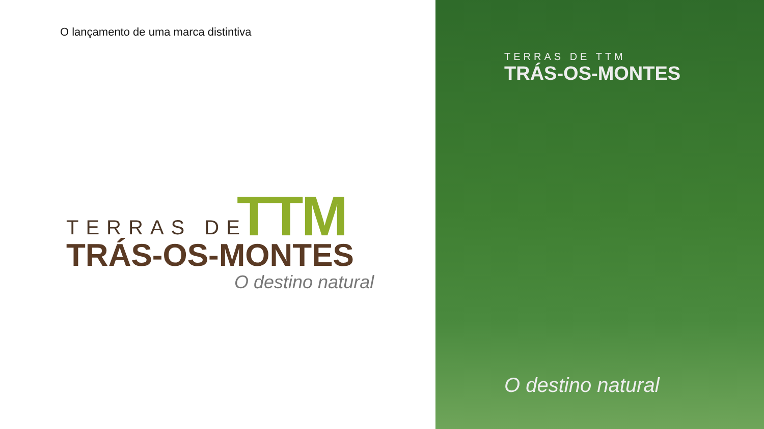O lançamento de uma marca distintiva
TTM
TERRAS DE
TRÁS-OS-MONTES
O destino natural
TERRAS DE TTM
TRÁS-OS-MONTES
O destino natural